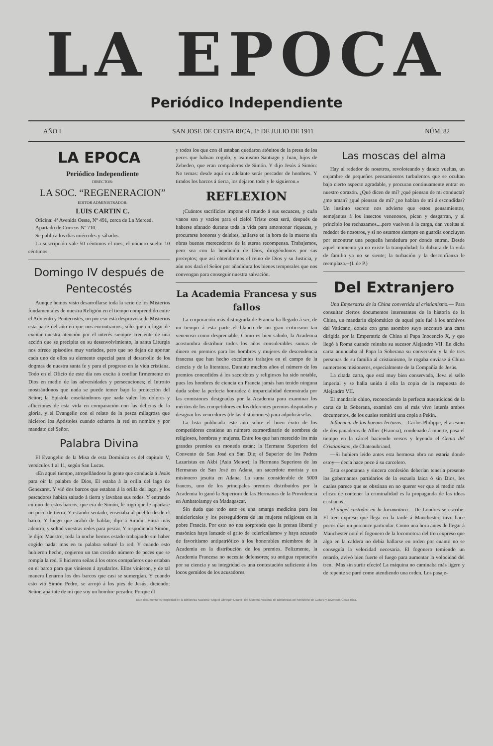LA EPOCA
Periódico Independiente
AÑO I SAN JOSE DE COSTA RICA, 1º DE JULIO DE 1911 NÚM. 82
LA EPOCA
Periódico Independiente
DIRECTOR:
LA SOC. “REGENERACION”
EDITOR ADMINISTRADOR:
LUIS CARTIN C.
Oficina: 4ª Avenida Oeste, Nº 491, cerca de La Merced.
Apartado de Correos Nº 710.
Se publica los días miércoles y sábados.
La suscripción vale 50 céntimos el mes; el número suelto 10 céntimos.
Domingo IV después de Pentecostés
Aunque hemos visto desarrollarse toda la serie de los Misterios fundamentales de nuestra Religión en el tiempo comprendido entre el Adviento y Pentecostés, no por eso está desprovista de Misterios esta parte del año en que nos encontramos; sólo que en lugar de excitar nuestra atención por el interés siempre creciente de una acción que se precipita en su desenvolvimiento, la santa Liturgia nos ofrece episodios muy variados, pero que no dejan de aportar cada uno de ellos su elemento especial para el desarrollo de los dogmas de nuestra santa fe y para el progreso en la vida cristiana. Todo en el Oficio de este día nos excita á confiar firmemente en Dios en medio de las adversidades y persecuciones; el Introito mostrándonos que nada se puede temer bajo la protección del Señor; la Epístola enseñándonos que nada valen los dolores y aflicciones de esta vida en comparación con las delicias de la gloria, y el Evangelio con el relato de la pesca milagrosa que hicieron los Apóstoles cuando echaron la red en nombre y por mandato del Señor.
Palabra Divina
El Evangelio de la Misa de esta Dominica es del capítulo V, versículos 1 al 11, según San Lucas.
«En aquel tiempo, atropellándose la gente que conducía á Jesús para oir la palabra de Dios, El estaba á la orilla del lago de Genezaret. Y vió dos barcos que estaban á la orilla del lago, y los pescadores habían saltado á tierra y lavaban sus redes. Y entrando en uno de estos barcos, que era de Simón, le rogó que le apartase un poco de tierra. Y estando sentado, enseñaba al pueblo desde el barco. Y luego que acabó de hablar, dijo á Simón: Entra más adentro, y soltad vuestras redes para pescar. Y respodiendo Simón, le dijo: Maestro, toda la noche hemos estado trabajando sin haber cogido nada: mas en tu palabra soltaré la red. Y cuando esto hubieron hecho, cogieron un tan crecido número de peces que se rompía la red. E hicieron señas á los otros compañeros que estaban en el barco para que viniesen á ayudarlos. Ellos vinieron, y de tal manera llenaron los dos barcos que casi se sumergían. Y cuando esto vió Simón Pedro, se arrojó á los pies de Jesús, diciendo: Señor, apártate de mí que soy un hombre pecador. Porque él
y todos los que con él estaban quedaron atónitos de la presa de los peces que habian cogido, y asimismo Santiago y Juan, hijos de Zebedeo, que eran compañeros de Simón. Y dijo Jesús á Simón: No temas: desde aquí en adelante serás pescador de hombres. Y tirados los barcos á tierra, los dejaron todo y le siguieron.»
REFLEXION
¡Cuántos sacrificios impone el mundo á sus secuaces, y cuán vanos son y vacíos para el cielo! Triste cosa será, después de haberse afanado durante toda la vida para amontonar riquezas, y procurarse honores y deleites, hallarse en la hora de la muerte sin obras buenas merecedoras de la eterna recompensa. Trabajemos, pero sea con la bendición de Dios, dirigiéndonos por sus preceptos; que así obtendremos el reino de Dios y su Justicia, y aún nos dará el Señor por añadidura los bienes temporales que nos convengan para conseguir nuestra salvación.
La Academia Francesa y sus fallos
La corporación más distinguida de Francia ha llegado á ser, de un tiempo á esta parte el blanco de un gran criticismo tan venenoso como despreciable. Como es bien sabido, la Academia acostumbra distribuir todos los años considerables sumas de dinero en premios para los hombres y mujeres de descendencia francesa que han hecho excelentes trabajos en el campo de la ciencia y de la literatura. Durante muchos años el número de los premios concedidos á los sacerdotes y religiosos ha sido notable, pues los hombres de ciencia en Francia jamás han tenido ninguna duda sobre la perfecta honradez é imparcialidad demostrada por las comisiones designadas por la Academia para examinar los méritos de los competidores en los diferentes premios disputados y designar los vencedores (de las distinciones) para adjudicárselas.
La lista publicada este año sobre el buen éxito de los competidores contiene un número extraordinario de nombres de religiosos, hombres y mujeres. Entre los que han merecido los más grandes premios en moneda están: la Hermana Superiora del Convento de San José en San Die; el Superior de los Padres Lazaristas en Akbi (Asia Menor); la Hermana Superiora de las Hermanas de San José en Adana, un sacerdote morista y un misionero jesuita en Adana. La suma considerable de 5000 francos, uno de los principales premios distribuidos por la Academia lo ganó la Superiora de las Hermanas de la Providencia en Ambatolampy en Madagascar.
Sin duda que todo esto es una amarga medicina para los anticlericales y los perseguidores de las mujeres religiosas en la pobre Francia. Por esto no nos sorprende que la prensa liberal y masónica haya lanzado el grito de «clericalismo» y haya acusado de favoritismo antipatriótico á los honorables miembros de la Academia en la distribución de los premios. Felizmente, la Academia Francesa no necesita defensores; su antigua reputación por su ciencia y su integridad es una contestación suficiente á los locos gemidos de los acusadores.
Las moscas del alma
Hay al rededor de nosotros, revoloteando y dando vueltas, un enjambre de pequeños pensamientos turbulentos que se ocultan bajo cierto aspecto agradable, y procuran continuamente entrar en nuestro corazón. ¿Qué dicen de mí? ¿qué piensan de mi conducta? ¿me aman? ¿qué piensan de mí? ¿no hablan de mí á escondidas? Un instinto secreto nos advierte que estos pensamientos, semejantes á los insectos venenosos, pican y desgarran, y al principio los rechazamos....pero vuelven á la carga, dan vueltas al rededor de nosotros, y si no estamos siempre en guardia concluyen por encontrar una pequeña hendedura por donde entran. Desde aquel momento ya no existe la tranquilidad: la dulzura de la vida de familia ya no se siente; la turbación y la desconfianza le reemplaza.--(I. de P.)
Del Extranjero
Una Emperatriz de la China convertida al cristianismo.— Para consultar ciertos documentos interesantes de la historia de la China, un mandarín diplomático de aquel país fué á los archivos del Vaticano, donde con gran asombro suyo encontró una carta dirigida por la Emperatriz de China al Papa Inocencio X, y que llegó á Roma cuando reinaba su sucesor Alejandro VII. En dicha carta anunciaba al Papa la Soberana su conversión y la de tres personas de su familia al cristianismo, le rogaba enviase á China numerosos misioneros, especialmente de la Compañía de Jesús.
La citada carta, que está muy bien conservada, lleva el sello imperial y se halla unida á ella la copia de la respuesta de Alejandro VII.
El mandarín chino, reconociendo la perfecta autenticidad de la carta de la Soberana, examinó con el más vivo interés ambos documentos, de los cuales remitirá una copia a Pekín.
Influencia de las buenas lecturas.—Carlos Philippe, el asesino de dos panaderas de Allier (Francia), condenado á muerte, pasa el tiempo en la cárcel haciendo versos y leyendo el Genio del Cristianismo, de Chateaubriand.
—Si hubiera leido antes esta hermosa obra no estaría donde estoy— decía hace poco á su carcelero.
Esta espontanea y sincera confesión deberían tenerla presente los gobernantes partidarios de la escuela laica ó sin Dios, los cuales parece que se obstinan en no querer ver que el medio más eficaz de contener la criminalidad es la propaganda de las ideas cristianas.
El ángel custodio en la locomotora.—De Londres se escribe: El tren expreso que llega en la tarde á Manchester, tuvo hace pocos días un percance particular. Como una hora antes de llegar á Manchester notó el fogonero de la locomotora del tren expreso que algo en la caldera no debía hallarse en orden por cuanto no se conseguía la velocidad necesaria. El fogonero temiendo un retardo, avivó bien fuerte el fuego para aumentar la volocidad del tren. ¡Mas sin surtir efecto! La máquina no caminaba más ligero y de repente se paró como atendiendo una orden. Los pasaje-
Este documento es propiedad de la Biblioteca Nacional "Miguel Obregón Lizano" del Sistema Nacional de Bibliotecas del Ministerio de Cultura y Juventud, Costa Rica.